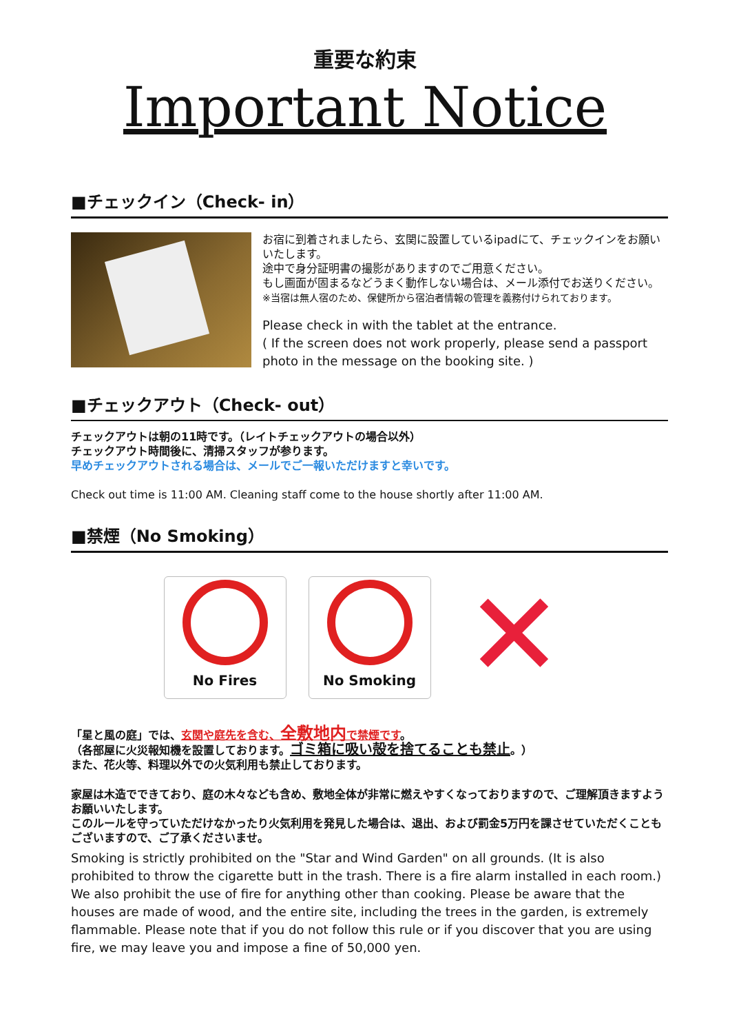重要な約束
Important Notice
■チェックイン（Check- in）
お宿に到着されましたら、玄関に設置しているipadにて、チェックインをお願いいたします。
途中で身分証明書の撮影がありますのでご用意ください。
もし画面が固まるなどうまく動作しない場合は、メール添付でお送りください。
※当宿は無人宿のため、保健所から宿泊者情報の管理を義務付けられております。
Please check in with the tablet at the entrance.
( If the screen does not work properly, please send a passport photo in the message on the booking site. )
■チェックアウト（Check- out）
チェックアウトは朝の11時です。（レイトチェックアウトの場合以外）
チェックアウト時間後に、清掃スタッフが参ります。
早めチェックアウトされる場合は、メールでご一報いただけますと幸いです。
Check out time is 11:00 AM. Cleaning staff come to the house shortly after 11:00 AM.
■禁煙（No Smoking）
No Fires No Smoking
✕
「星と風の庭」では、玄関や庭先を含む、全敷地内で禁煙です。
（各部屋に火災報知機を設置しております。ゴミ箱に吸い殻を捨てることも禁止。）
また、花火等、料理以外での火気利用も禁止しております。
家屋は木造でできており、庭の木々なども含め、敷地全体が非常に燃えやすくなっておりますので、ご理解頂きますようお願いいたします。
このルールを守っていただけなかったり火気利用を発見した場合は、退出、および罰金5万円を課させていただくこともございますので、ご了承くださいませ。
Smoking is strictly prohibited on the "Star and Wind Garden" on all grounds. (It is also prohibited to throw the cigarette butt in the trash. There is a fire alarm installed in each room.) We also prohibit the use of fire for anything other than cooking. Please be aware that the houses are made of wood, and the entire site, including the trees in the garden, is extremely flammable. Please note that if you do not follow this rule or if you discover that you are using fire, we may leave you and impose a fine of 50,000 yen.